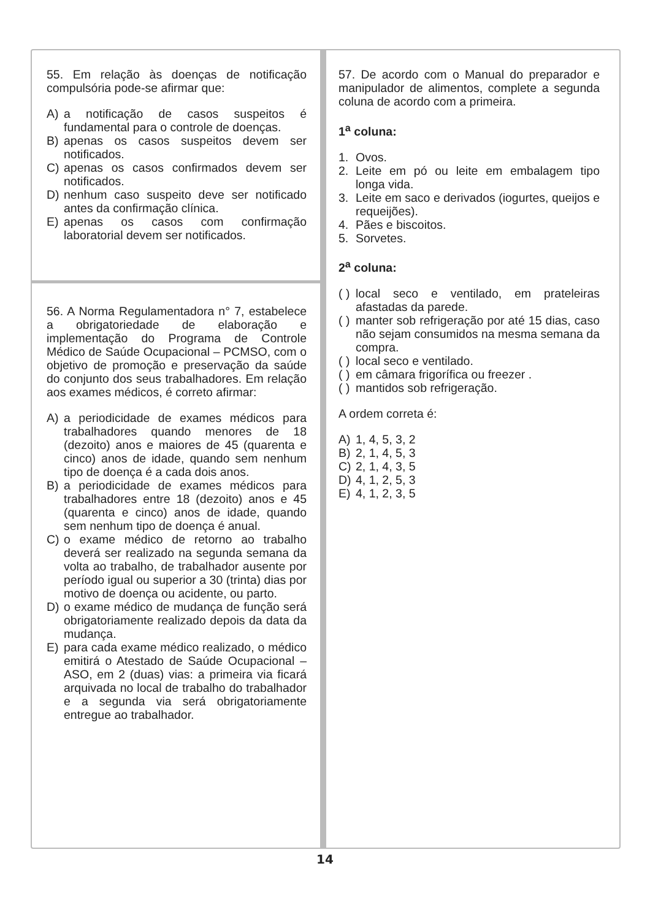55. Em relação às doenças de notificação compulsória pode-se afirmar que:
A) a notificação de casos suspeitos é fundamental para o controle de doenças.
B) apenas os casos suspeitos devem ser notificados.
C) apenas os casos confirmados devem ser notificados.
D) nenhum caso suspeito deve ser notificado antes da confirmação clínica.
E) apenas os casos com confirmação laboratorial devem ser notificados.
56. A Norma Regulamentadora n° 7, estabelece a obrigatoriedade de elaboração e implementação do Programa de Controle Médico de Saúde Ocupacional – PCMSO, com o objetivo de promoção e preservação da saúde do conjunto dos seus trabalhadores. Em relação aos exames médicos, é correto afirmar:
A) a periodicidade de exames médicos para trabalhadores quando menores de 18 (dezoito) anos e maiores de 45 (quarenta e cinco) anos de idade, quando sem nenhum tipo de doença é a cada dois anos.
B) a periodicidade de exames médicos para trabalhadores entre 18 (dezoito) anos e 45 (quarenta e cinco) anos de idade, quando sem nenhum tipo de doença é anual.
C) o exame médico de retorno ao trabalho deverá ser realizado na segunda semana da volta ao trabalho, de trabalhador ausente por período igual ou superior a 30 (trinta) dias por motivo de doença ou acidente, ou parto.
D) o exame médico de mudança de função será obrigatoriamente realizado depois da data da mudança.
E) para cada exame médico realizado, o médico emitirá o Atestado de Saúde Ocupacional – ASO, em 2 (duas) vias: a primeira via ficará arquivada no local de trabalho do trabalhador e a segunda via será obrigatoriamente entregue ao trabalhador.
57. De acordo com o Manual do preparador e manipulador de alimentos, complete a segunda coluna de acordo com a primeira.
1<sup>a</sup> coluna:
1. Ovos.
2. Leite em pó ou leite em embalagem tipo longa vida.
3. Leite em saco e derivados (iogurtes, queijos e requeijões).
4. Pães e biscoitos.
5. Sorvetes.
2<sup>a</sup> coluna:
( ) local seco e ventilado, em prateleiras afastadas da parede.
( ) manter sob refrigeração por até 15 dias, caso não sejam consumidos na mesma semana da compra.
( ) local seco e ventilado.
( ) em câmara frigorífica ou freezer .
( ) mantidos sob refrigeração.
A ordem correta é:
A) 1, 4, 5, 3, 2
B) 2, 1, 4, 5, 3
C) 2, 1, 4, 3, 5
D) 4, 1, 2, 5, 3
E) 4, 1, 2, 3, 5
14